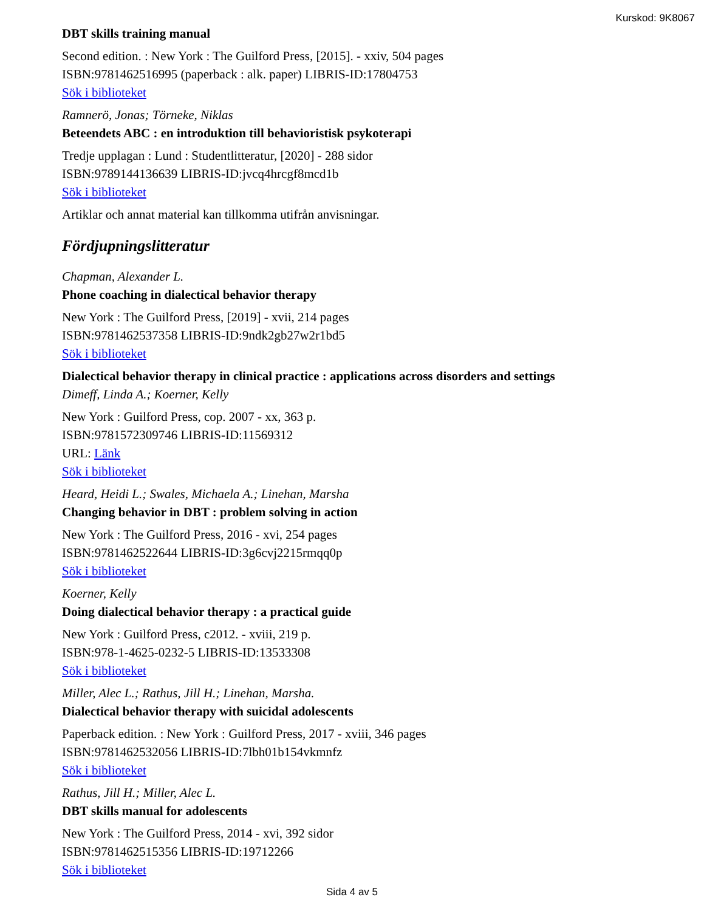Kurskod: 9K8067
DBT skills training manual
Second edition. : New York : The Guilford Press, [2015]. - xxiv, 504 pages
ISBN:9781462516995 (paperback : alk. paper) LIBRIS-ID:17804753
Sök i biblioteket
Ramnerö, Jonas; Törneke, Niklas
Beteendets ABC : en introduktion till behavioristisk psykoterapi
Tredje upplagan : Lund : Studentlitteratur, [2020] - 288 sidor
ISBN:9789144136639 LIBRIS-ID:jvcq4hrcgf8mcd1b
Sök i biblioteket
Artiklar och annat material kan tillkomma utifrån anvisningar.
Fördjupningslitteratur
Chapman, Alexander L.
Phone coaching in dialectical behavior therapy
New York : The Guilford Press, [2019] - xvii, 214 pages
ISBN:9781462537358 LIBRIS-ID:9ndk2gb27w2r1bd5
Sök i biblioteket
Dialectical behavior therapy in clinical practice : applications across disorders and settings
Dimeff, Linda A.; Koerner, Kelly
New York : Guilford Press, cop. 2007 - xx, 363 p.
ISBN:9781572309746 LIBRIS-ID:11569312
URL: Länk
Sök i biblioteket
Heard, Heidi L.; Swales, Michaela A.; Linehan, Marsha
Changing behavior in DBT : problem solving in action
New York : The Guilford Press, 2016 - xvi, 254 pages
ISBN:9781462522644 LIBRIS-ID:3g6cvj2215rmqq0p
Sök i biblioteket
Koerner, Kelly
Doing dialectical behavior therapy : a practical guide
New York : Guilford Press, c2012. - xviii, 219 p.
ISBN:978-1-4625-0232-5 LIBRIS-ID:13533308
Sök i biblioteket
Miller, Alec L.; Rathus, Jill H.; Linehan, Marsha.
Dialectical behavior therapy with suicidal adolescents
Paperback edition. : New York : Guilford Press, 2017 - xviii, 346 pages
ISBN:9781462532056 LIBRIS-ID:7lbh01b154vkmnfz
Sök i biblioteket
Rathus, Jill H.; Miller, Alec L.
DBT skills manual for adolescents
New York : The Guilford Press, 2014 - xvi, 392 sidor
ISBN:9781462515356 LIBRIS-ID:19712266
Sök i biblioteket
Sida 4 av 5